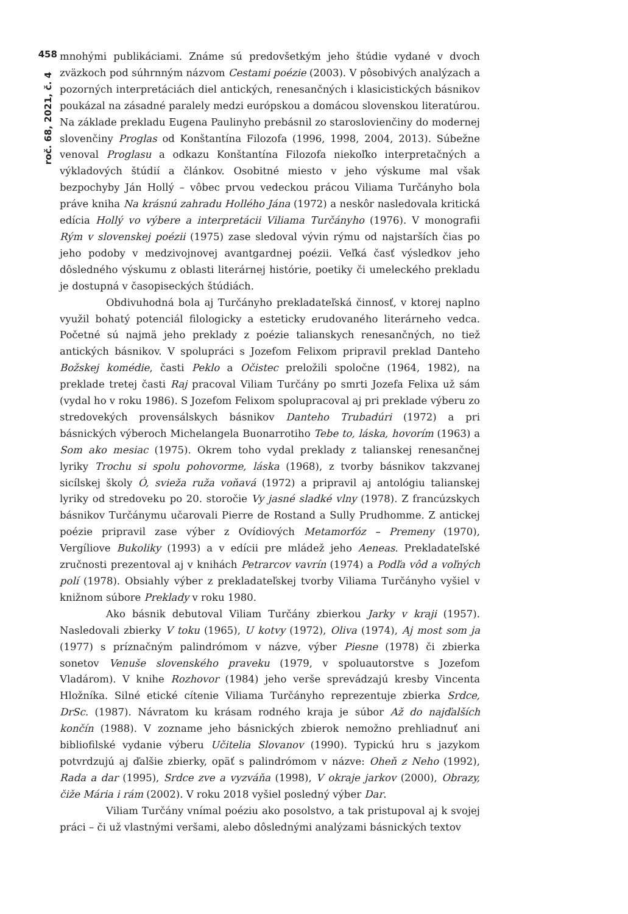458
roč. 68, 2021, č. 4
mnohými publikáciami. Známe sú predovšetkým jeho štúdie vydané v dvoch zväzkoch pod súhrnným názvom Cestami poézie (2003). V pôsobivých analýzach a pozorných interpretáciách diel antických, renesančných i klasicistických básnikov poukázal na zásadné paralely medzi európskou a domácou slovenskou literatúrou. Na základe prekladu Eugena Paulinyho prebásnil zo staroslovienčiny do modernej slovenčiny Proglas od Konštantína Filozofa (1996, 1998, 2004, 2013). Súbežne venoval Proglasu a odkazu Konštantína Filozofa niekoľko interpretačných a výkladových štúdií a článkov. Osobitné miesto v jeho výskume mal však bezpochyby Ján Hollý – vôbec prvou vedeckou prácou Viliama Turčányho bola práve kniha Na krásnú zahradu Hollého Jána (1972) a neskôr nasledovala kritická edícia Hollý vo výbere a interpretácii Viliama Turčányho (1976). V monografii Rým v slovenskej poézii (1975) zase sledoval vývin rýmu od najstarších čias po jeho podoby v medzivojnovej avantgardnej poézii. Veľká časť výsledkov jeho dôsledného výskumu z oblasti literárnej histórie, poetiky či umeleckého prekladu je dostupná v časopiseckých štúdiách.
Obdivuhodná bola aj Turčányho prekladateľská činnosť, v ktorej naplno využil bohatý potenciál filologicky a esteticky erudovaného literárneho vedca. Početné sú najmä jeho preklady z poézie talianskych renesančných, no tiež antických básnikov. V spolupráci s Jozefom Felixom pripravil preklad Danteho Božskej komédie, časti Peklo a Očistec preložili spoločne (1964, 1982), na preklade tretej časti Raj pracoval Viliam Turčány po smrti Jozefa Felixa už sám (vydal ho v roku 1986). S Jozefom Felixom spolupracoval aj pri preklade výberu zo stredovekých provensálskych básnikov Danteho Trubadúri (1972) a pri básnických výberoch Michelangela Buonarrotiho Tebe to, láska, hovorím (1963) a Som ako mesiac (1975). Okrem toho vydal preklady z talianskej renesančnej lyriky Trochu si spolu pohovorme, láska (1968), z tvorby básnikov takzvanej sicílskej školy Ó, svieža ruža voňavá (1972) a pripravil aj antológiu talianskej lyriky od stredoveku po 20. storočie Vy jasné sladké vlny (1978). Z francúzskych básnikov Turčánymu učarovali Pierre de Rostand a Sully Prudhomme. Z antickej poézie pripravil zase výber z Ovídiových Metamorfóz – Premeny (1970), Vergíliove Bukoliky (1993) a v edícii pre mládež jeho Aeneas. Prekladateľské zručnosti prezentoval aj v knihách Petrarcov vavrín (1974) a Podľa vôd a voľných polí (1978). Obsiahly výber z prekladateľskej tvorby Viliama Turčányho vyšiel v knižnom súbore Preklady v roku 1980.
Ako básnik debutoval Viliam Turčány zbierkou Jarky v kraji (1957). Nasledovali zbierky V toku (1965), U kotvy (1972), Oliva (1974), Aj most som ja (1977) s príznačným palindrómom v názve, výber Piesne (1978) či zbierka sonetov Venuše slovenského praveku (1979, v spoluautorstve s Jozefom Vladárom). V knihe Rozhovor (1984) jeho verše sprevádzajú kresby Vincenta Hložníka. Silné etické cítenie Viliama Turčányho reprezentuje zbierka Srdce, DrSc. (1987). Návratom ku krásam rodného kraja je súbor Až do najďalších končín (1988). V zozname jeho básnických zbierok nemožno prehliadnuť ani bibliofilské vydanie výberu Učitelia Slovanov (1990). Typickú hru s jazykom potvrdzujú aj ďalšie zbierky, opäť s palindrómom v názve: Oheň z Neho (1992), Rada a dar (1995), Srdce zve a vyzváňa (1998), V okraje jarkov (2000), Obrazy, čiže Mária i rám (2002). V roku 2018 vyšiel posledný výber Dar.
Viliam Turčány vnímal poéziu ako posolstvo, a tak pristupoval aj k svojej práci – či už vlastnými veršami, alebo dôslednými analýzami básnických textov